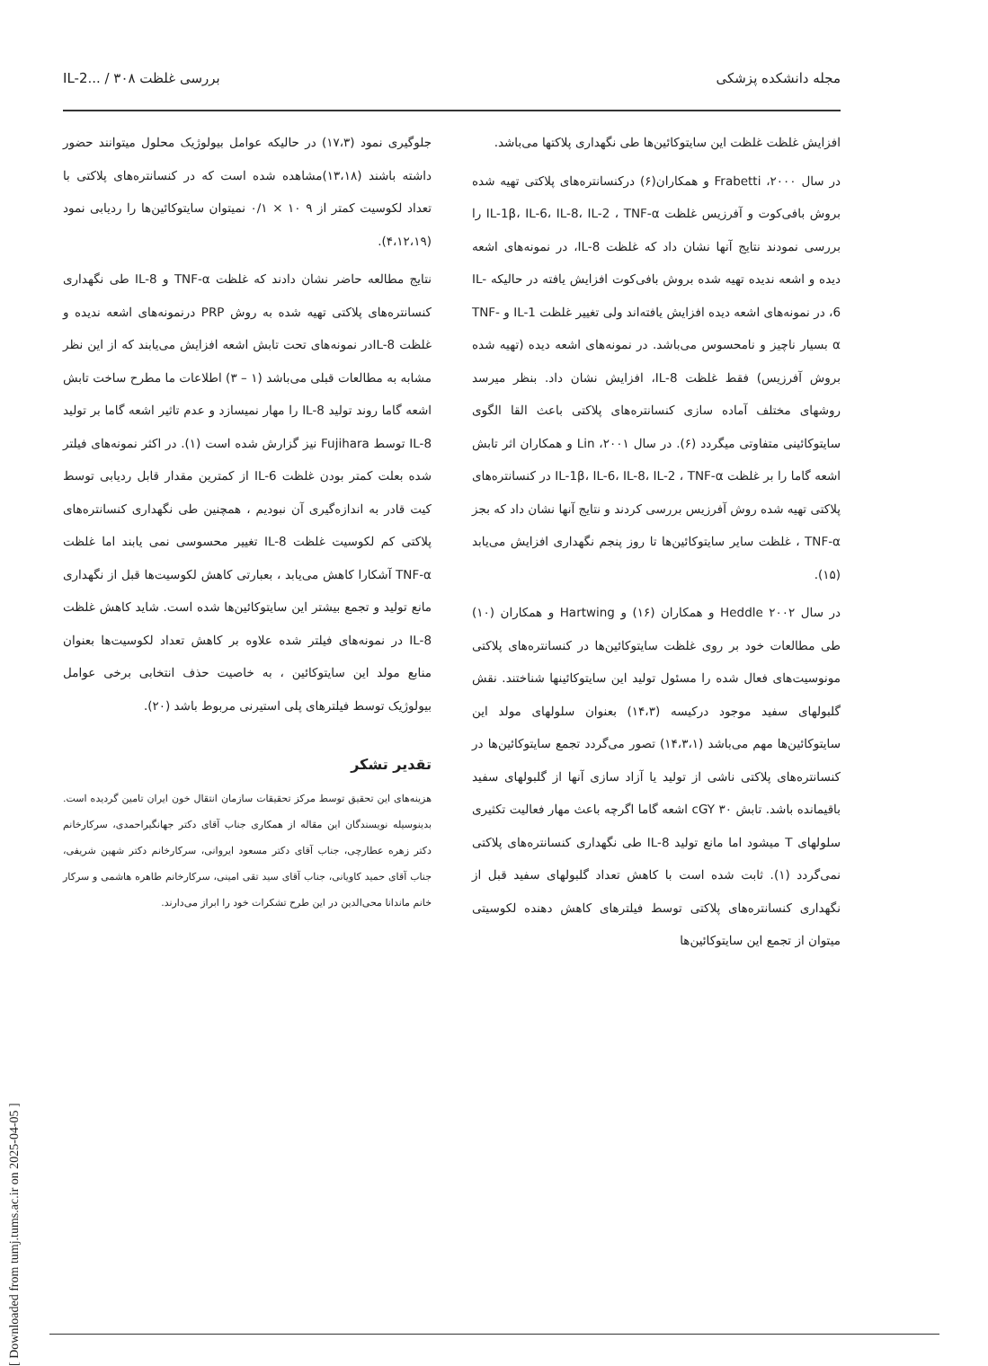مجله دانشکده پزشکی بررسی غلظت IL-2... / ۳۰۸
افزایش غلظت غلظت این سایتوکائین‌ها طی نگهداری پلاکتها می‌باشد.
در سال ۲۰۰۰، Frabetti و همکاران(۶) درکنسانتره‌های پلاکتی تهیه شده بروش بافی‌کوت و آفرزیس غلظت IL-1β، IL-6، IL-8، IL-2 ، TNF-α را بررسی نمودند نتایج آنها نشان داد که غلظت IL-8، در نمونه‌های اشعه دیده و اشعه ندیده تهیه شده بروش بافی‌کوت افزایش یافته در حالیکه IL-6، در نمونه‌های اشعه دیده افزایش یافته‌اند ولی تغییر غلظت IL-1 و TNF-α بسیار ناچیز و نامحسوس می‌باشد. در نمونه‌های اشعه دیده (تهیه شده بروش آفرزیس) فقط غلظت IL-8، افزایش نشان داد. بنظر میرسد روشهای مختلف آماده سازی کنسانتره‌های پلاکتی باعث القا الگوی سایتوکائینی متفاوتی میگردد (۶). در سال ۲۰۰۱، Lin و همکاران اثر تابش اشعه گاما را بر غلظت IL-1β، IL-6، IL-8، IL-2 ، TNF-α در کنسانتره‌های پلاکتی تهیه شده روش آفرزیس بررسی کردند و نتایج آنها نشان داد که بجز TNF-α ، غلظت سایر سایتوکائین‌ها تا روز پنجم نگهداری افزایش می‌یابد (۱۵).
در سال ۲۰۰۲ Heddle و همکاران (۱۶) و Hartwing و همکاران (۱۰) طی مطالعات خود بر روی غلظت سایتوکائین‌ها در کنسانتره‌های پلاکتی مونوسیت‌های فعال شده را مسئول تولید این سایتوکائینها شناختند. نقش گلبولهای سفید موجود درکیسه (۱۴،۳) بعنوان سلولهای مولد این سایتوکائین‌ها مهم می‌باشد (۱۴،۳،۱) تصور می‌گردد تجمع سایتوکائین‌ها در کنسانتره‌های پلاکتی ناشی از تولید یا آزاد سازی آنها از گلبولهای سفید باقیمانده باشد. تابش cGY ۳۰ اشعه گاما اگرچه باعث مهار فعالیت تکثیری سلولهای T میشود اما مانع تولید IL-8 طی نگهداری کنسانتره‌های پلاکتی نمی‌گردد (۱). ثابت شده است با کاهش تعداد گلبولهای سفید قبل از نگهداری کنسانتره‌های پلاکتی توسط فیلترهای کاهش دهنده لکوسیتی میتوان از تجمع این سایتوکائین‌ها
جلوگیری نمود (۱۷،۳) در حالیکه عوامل بیولوژیک محلول میتوانند حضور داشته باشند (۱۳،۱۸)مشاهده شده است که در کنسانتره‌های پلاکتی با تعداد لکوسیت کمتر از ۹ ۱۰ × ۰/۱ نمیتوان سایتوکائین‌ها را ردیابی نمود (۴،۱۲،۱۹).
نتایج مطالعه حاضر نشان دادند که غلظت TNF-α و IL-8 طی نگهداری کنسانتره‌های پلاکتی تهیه شده به روش PRP درنمونه‌های اشعه ندیده و غلظت IL-8در نمونه‌های تحت تابش اشعه افزایش می‌یابند که از این نظر مشابه به مطالعات قبلی می‌باشد (۱ – ۳) اطلاعات ما مطرح ساخت تابش اشعه گاما روند تولید IL-8 را مهار نمیسازد و عدم تاثیر اشعه گاما بر تولید IL-8 توسط Fujihara نیز گزارش شده است (۱). در اکثر نمونه‌های فیلتر شده بعلت کمتر بودن غلظت IL-6 از کمترین مقدار قابل ردیابی توسط کیت قادر به اندازه‌گیری آن نبودیم ، همچنین طی نگهداری کنسانتره‌های پلاکتی کم لکوسیت غلظت IL-8 تغییر محسوسی نمی یابند اما غلظت TNF-α آشکارا کاهش می‌یابد ، بعبارتی کاهش لکوسیت‌ها قبل از نگهداری مانع تولید و تجمع بیشتر این سایتوکائین‌ها شده است. شاید کاهش غلظت IL-8 در نمونه‌های فیلتر شده علاوه بر کاهش تعداد لکوسیت‌ها بعنوان منابع مولد این سایتوکائین ، به خاصیت حذف انتخابی برخی عوامل بیولوژیک توسط فیلترهای پلی استیرنی مربوط باشد (۲۰).
تقدیر تشکر
هزینه‌های این تحقیق توسط مرکز تحقیقات سازمان انتقال خون ایران تامین گردیده است. بدینوسیله نویسندگان این مقاله از همکاری جناب آقای دکتر جهانگیراحمدی، سرکارخانم دکتر زهره عطارچی، جناب آقای دکتر مسعود ایروانی، سرکارخانم دکتر شهین شریفی، جناب آقای حمید کاویانی، جناب آقای سید تقی امینی، سرکارخانم طاهره هاشمی و سرکار خانم ماندانا محی‌الدین در این طرح تشکرات خود را ابراز می‌دارند.
[ Downloaded from tumj.tums.ac.ir on 2025-04-05 ]